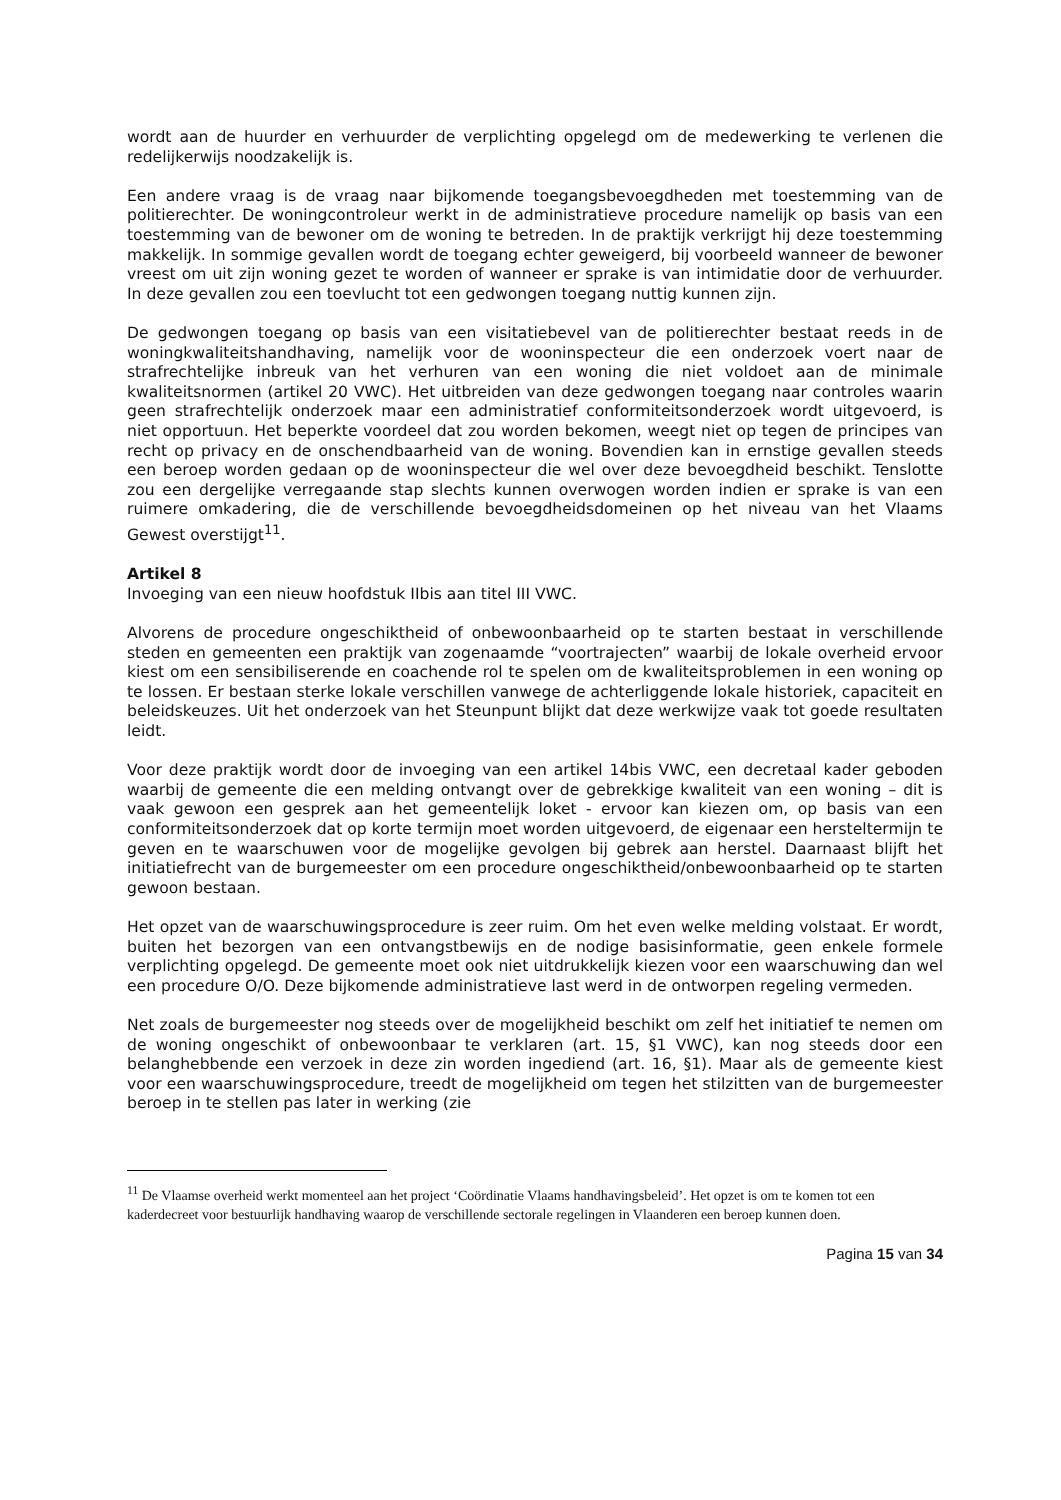wordt aan de huurder en verhuurder de verplichting opgelegd om de medewerking te verlenen die redelijkerwijs noodzakelijk is.
Een andere vraag is de vraag naar bijkomende toegangsbevoegdheden met toestemming van de politierechter. De woningcontroleur werkt in de administratieve procedure namelijk op basis van een toestemming van de bewoner om de woning te betreden. In de praktijk verkrijgt hij deze toestemming makkelijk. In sommige gevallen wordt de toegang echter geweigerd, bij voorbeeld wanneer de bewoner vreest om uit zijn woning gezet te worden of wanneer er sprake is van intimidatie door de verhuurder. In deze gevallen zou een toevlucht tot een gedwongen toegang nuttig kunnen zijn.
De gedwongen toegang op basis van een visitatiebevel van de politierechter bestaat reeds in de woningkwaliteitshandhaving, namelijk voor de wooninspecteur die een onderzoek voert naar de strafrechtelijke inbreuk van het verhuren van een woning die niet voldoet aan de minimale kwaliteitsnormen (artikel 20 VWC). Het uitbreiden van deze gedwongen toegang naar controles waarin geen strafrechtelijk onderzoek maar een administratief conformiteitsonderzoek wordt uitgevoerd, is niet opportuun. Het beperkte voordeel dat zou worden bekomen, weegt niet op tegen de principes van recht op privacy en de onschendbaarheid van de woning. Bovendien kan in ernstige gevallen steeds een beroep worden gedaan op de wooninspecteur die wel over deze bevoegdheid beschikt. Tenslotte zou een dergelijke verregaande stap slechts kunnen overwogen worden indien er sprake is van een ruimere omkadering, die de verschillende bevoegdheidsdomeinen op het niveau van het Vlaams Gewest overstijgt<sup>11</sup>.
Artikel 8
Invoeging van een nieuw hoofdstuk IIbis aan titel III VWC.
Alvorens de procedure ongeschiktheid of onbewoonbaarheid op te starten bestaat in verschillende steden en gemeenten een praktijk van zogenaamde “voortrajecten” waarbij de lokale overheid ervoor kiest om een sensibiliserende en coachende rol te spelen om de kwaliteitsproblemen in een woning op te lossen. Er bestaan sterke lokale verschillen vanwege de achterliggende lokale historiek, capaciteit en beleidskeuzes. Uit het onderzoek van het Steunpunt blijkt dat deze werkwijze vaak tot goede resultaten leidt.
Voor deze praktijk wordt door de invoeging van een artikel 14bis VWC, een decretaal kader geboden waarbij de gemeente die een melding ontvangt over de gebrekkige kwaliteit van een woning – dit is vaak gewoon een gesprek aan het gemeentelijk loket - ervoor kan kiezen om, op basis van een conformiteitsonderzoek dat op korte termijn moet worden uitgevoerd, de eigenaar een hersteltermijn te geven en te waarschuwen voor de mogelijke gevolgen bij gebrek aan herstel. Daarnaast blijft het initiatiefrecht van de burgemeester om een procedure ongeschiktheid/onbewoonbaarheid op te starten gewoon bestaan.
Het opzet van de waarschuwingsprocedure is zeer ruim. Om het even welke melding volstaat. Er wordt, buiten het bezorgen van een ontvangstbewijs en de nodige basisinformatie, geen enkele formele verplichting opgelegd. De gemeente moet ook niet uitdrukkelijk kiezen voor een waarschuwing dan wel een procedure O/O. Deze bijkomende administratieve last werd in de ontworpen regeling vermeden.
Net zoals de burgemeester nog steeds over de mogelijkheid beschikt om zelf het initiatief te nemen om de woning ongeschikt of onbewoonbaar te verklaren (art. 15, §1 VWC), kan nog steeds door een belanghebbende een verzoek in deze zin worden ingediend (art. 16, §1). Maar als de gemeente kiest voor een waarschuwingsprocedure, treedt de mogelijkheid om tegen het stilzitten van de burgemeester beroep in te stellen pas later in werking (zie
<sup>11</sup> De Vlaamse overheid werkt momenteel aan het project ‘Coördinatie Vlaams handhavingsbeleid’. Het opzet is om te komen tot een kaderdecreet voor bestuurlijk handhaving waarop de verschillende sectorale regelingen in Vlaanderen een beroep kunnen doen.
Pagina 15 van 34